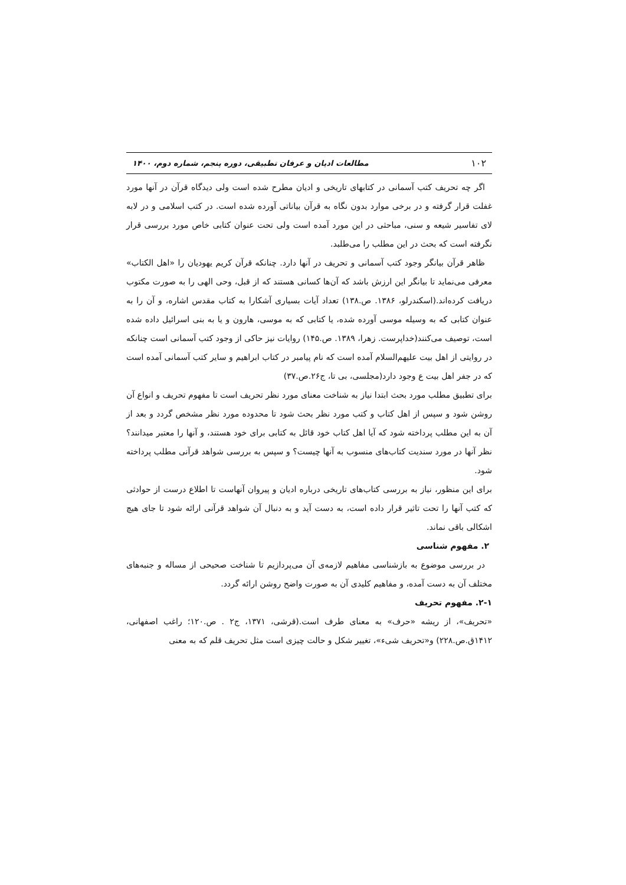۱۰۲ مطالعات ادیان و عرفان تطبیقی، دوره پنجم، شماره دوم، ۱۴۰۰
اگر چه تحریف کتب آسمانی در کتابهای تاریخی و ادیان مطرح شده است ولی دیدگاه قرآن در آنها مورد غفلت قرار گرفته و در برخی موارد بدون نگاه به قرآن بیاناتی آورده شده است. در کتب اسلامی و در لابه لای تفاسیر شیعه و سنی، مباحثی در این مورد آمده است ولی تحت عنوان کتابی خاص مورد بررسی قرار نگرفته است که بحث در این مطلب را می‌طلبد.
ظاهر قرآن بیانگر وجود کتب آسمانی و تحریف در آنها دارد. چنانکه قرآن کریم یهودیان را «اهل الکتاب» معرفی می‌نماید تا بیانگر این ارزش باشد که آن‌ها کسانی هستند که از قبل، وحی الهی را به صورت مکتوب دریافت کرده‌اند.(اسکندرلو، ۱۳۸۶. ص.۱۳۸) تعداد آیات بسیاری آشکارا به کتاب مقدس اشاره، و آن را به عنوان کتابی که به وسیله موسی آورده شده، یا کتابی که به موسی، هارون و یا به بنی اسرائیل داده شده است، توصیف می‌کنند(خداپرست. زهرا، ۱۳۸۹. ص.۱۴۵) روایات نیز حاکی از وجود کتب آسمانی است چنانکه در روایتی از اهل بیت علیهم‌السلام آمده است که نام پیامبر در کتاب ابراهیم و سایر کتب آسمانی آمده است که در جفر اهل بیت ع وجود دارد(مجلسی، بی تا، ج۲۶.ص.۳۷)
برای تطبیق مطلب مورد بحث ابتدا نیاز به شناخت معنای مورد نظر تحریف است تا مفهوم تحریف و انواع آن روشن شود و سپس از اهل کتاب و کتب مورد نظر بحث شود تا محدوده مورد نظر مشخص گردد و بعد از آن به این مطلب پرداخته شود که آیا اهل کتاب خود قائل به کتابی برای خود هستند، و آنها را معتبر میدانند؟ نظر آنها در مورد سندیت کتاب‌های منسوب به آنها چیست؟ و سپس به بررسی شواهد قرآنی مطلب پرداخته شود.
برای این منظور، نیاز به بررسی کتاب‌های تاریخی درباره ادیان و پیروان آنهاست تا اطلاع درست از حوادثی که کتب آنها را تحت تاثیر قرار داده است، به دست آید و به دنبال آن شواهد قرآنی ارائه شود تا جای هیچ اشکالی باقی نماند.
۲. مفهوم شناسی
در بررسی موضوع به بازشناسی مفاهیم لازمه‌ی آن می‌پردازیم تا شناخت صحیحی از مساله و جنبه‌های مختلف آن به دست آمده، و مفاهیم کلیدی آن به صورت واضح روشن ارائه گردد.
۲-۱. مفهوم تحریف
«تحریف»، از ریشه «حرف» به معنای طرف است.(قرشی، ۱۳۷۱، ج۲ . ص.۱۲۰؛ راغب اصفهانی، ۱۴۱۲ق.ص.۲۲۸) و«تحریف شیء»، تغییر شکل و حالت چیزی است مثل تحریف قلم که به معنی